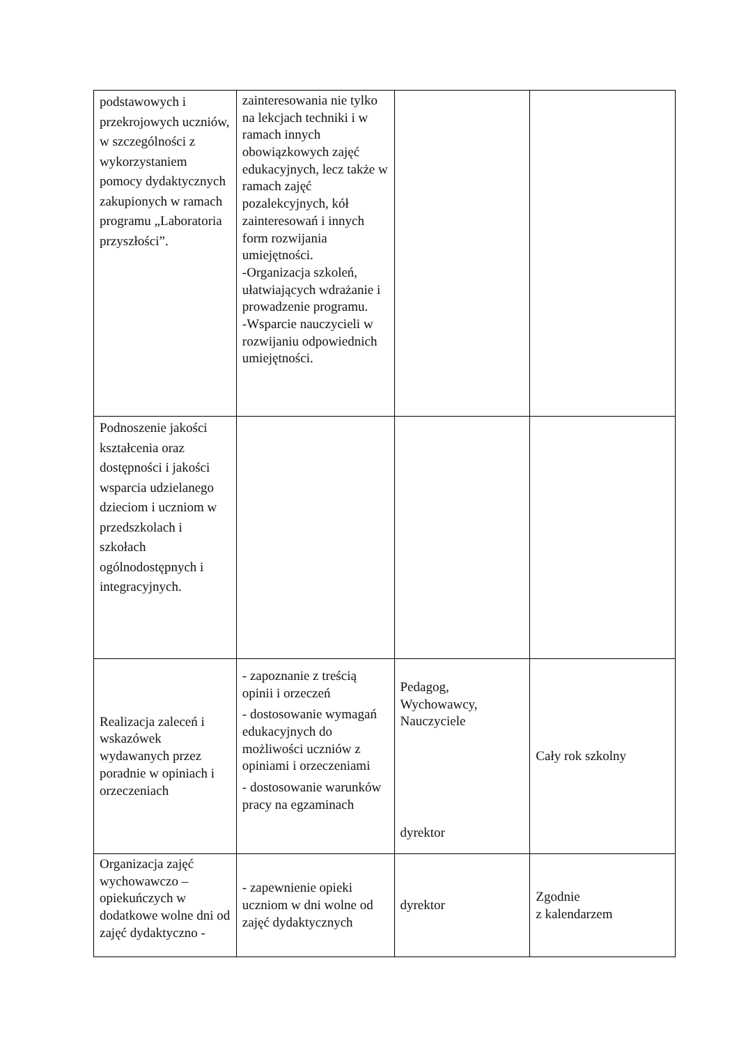| podstawowych i przekrojowych uczniów, w szczególności z wykorzystaniem pomocy dydaktycznych zakupionych w ramach programu „Laboratoria przyszłości”. | zainteresowania nie tylko na lekcjach techniki i w ramach innych obowiązkowych zajęć edukacyjnych, lecz także w ramach zajęć pozalekcyjnych, kół zainteresowań i innych form rozwijania umiejętności. -Organizacja szkoleń, ułatwiających wdrażanie i prowadzenie programu. -Wsparcie nauczycieli w rozwijaniu odpowiednich umiejętności. | | |
| Podnoszenie jakości kształcenia oraz dostępności i jakości wsparcia udzielanego dzieciom i uczniom w przedszkolach i szkołach ogólnodostępnych i integracyjnych. | | | |
| Realizacja zaleceń i wskazówek wydawanych przez poradnie w opiniach i orzeczeniach | - zapoznanie z treścią opinii i orzeczeń - dostosowanie wymagań edukacyjnych do możliwości uczniów z opiniami i orzeczeniami - dostosowanie warunków pracy na egzaminach | Pedagog, Wychowawcy, Nauczyciele dyrektor | Cały rok szkolny |
| Organizacja zajęć wychowawczo – opiekuńczych w dodatkowe wolne dni od zajęć dydaktyczno - | - zapewnienie opieki uczniom w dni wolne od zajęć dydaktycznych | dyrektor | Zgodnie z kalendarzem |